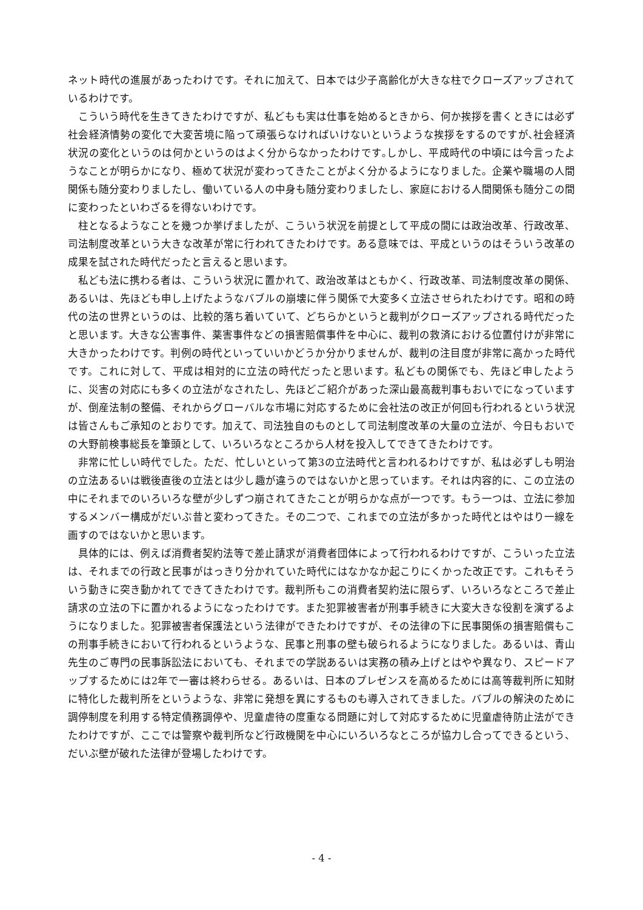ネット時代の進展があったわけです。それに加えて、日本では少子高齢化が大きな柱でクローズアップされているわけです。
こういう時代を生きてきたわけですが、私どもも実は仕事を始めるときから、何か挨拶を書くときには必ず社会経済情勢の変化で大変苦境に陥って頑張らなければいけないというような挨拶をするのですが､社会経済状況の変化というのは何かというのはよく分からなかったわけです｡しかし、平成時代の中頃には今言ったようなことが明らかになり、極めて状況が変わってきたことがよく分かるようになりました。企業や職場の人間関係も随分変わりましたし、働いている人の中身も随分変わりましたし、家庭における人間関係も随分この間に変わったといわざるを得ないわけです。
柱となるようなことを幾つか挙げましたが、こういう状況を前提として平成の間には政治改革、行政改革、司法制度改革という大きな改革が常に行われてきたわけです。ある意味では、平成というのはそういう改革の成果を試された時代だったと言えると思います。
私ども法に携わる者は、こういう状況に置かれて、政治改革はともかく、行政改革、司法制度改革の関係、あるいは、先ほども申し上げたようなバブルの崩壊に伴う関係で大変多く立法させられたわけです。昭和の時代の法の世界というのは、比較的落ち着いていて、どちらかというと裁判がクローズアップされる時代だったと思います。大きな公害事件、薬害事件などの損害賠償事件を中心に、裁判の救済における位置付けが非常に大きかったわけです。判例の時代といっていいかどうか分かりませんが、裁判の注目度が非常に高かった時代です。これに対して、平成は相対的に立法の時代だったと思います。私どもの関係でも、先ほど申したように、災害の対応にも多くの立法がなされたし、先ほどご紹介があった深山最高裁判事もおいでになっていますが、倒産法制の整備、それからグローバルな市場に対応するために会社法の改正が何回も行われるという状況は皆さんもご承知のとおりです。加えて、司法独自のものとして司法制度改革の大量の立法が、今日もおいでの大野前検事総長を筆頭として、いろいろなところから人材を投入してできてきたわけです。
非常に忙しい時代でした。ただ、忙しいといって第3の立法時代と言われるわけですが、私は必ずしも明治の立法あるいは戦後直後の立法とは少し趣が違うのではないかと思っています。それは内容的に、この立法の中にそれまでのいろいろな壁が少しずつ崩されてきたことが明らかな点が一つです。もう一つは、立法に参加するメンバー構成がだいぶ昔と変わってきた。その二つで、これまでの立法が多かった時代とはやはり一線を画すのではないかと思います。
具体的には、例えば消費者契約法等で差止請求が消費者団体によって行われるわけですが、こういった立法は、それまでの行政と民事がはっきり分かれていた時代にはなかなか起こりにくかった改正です。これもそういう動きに突き動かれてできてきたわけです。裁判所もこの消費者契約法に限らず、いろいろなところで差止請求の立法の下に置かれるようになったわけです。また犯罪被害者が刑事手続きに大変大きな役割を演ずるようになりました。犯罪被害者保護法という法律ができたわけですが、その法律の下に民事関係の損害賠償もこの刑事手続きにおいて行われるというような、民事と刑事の壁も破られるようになりました。あるいは、青山先生のご専門の民事訴訟法においても、それまでの学説あるいは実務の積み上げとはやや異なり、スピードアップするためには2年で一審は終わらせる。あるいは、日本のプレゼンスを高めるためには高等裁判所に知財に特化した裁判所をというような、非常に発想を異にするものも導入されてきました。バブルの解決のために調停制度を利用する特定債務調停や、児童虐待の度重なる問題に対して対応するために児童虐待防止法ができたわけですが、ここでは警察や裁判所など行政機関を中心にいろいろなところが協力し合ってできるという、だいぶ壁が破れた法律が登場したわけです。
- 4 -